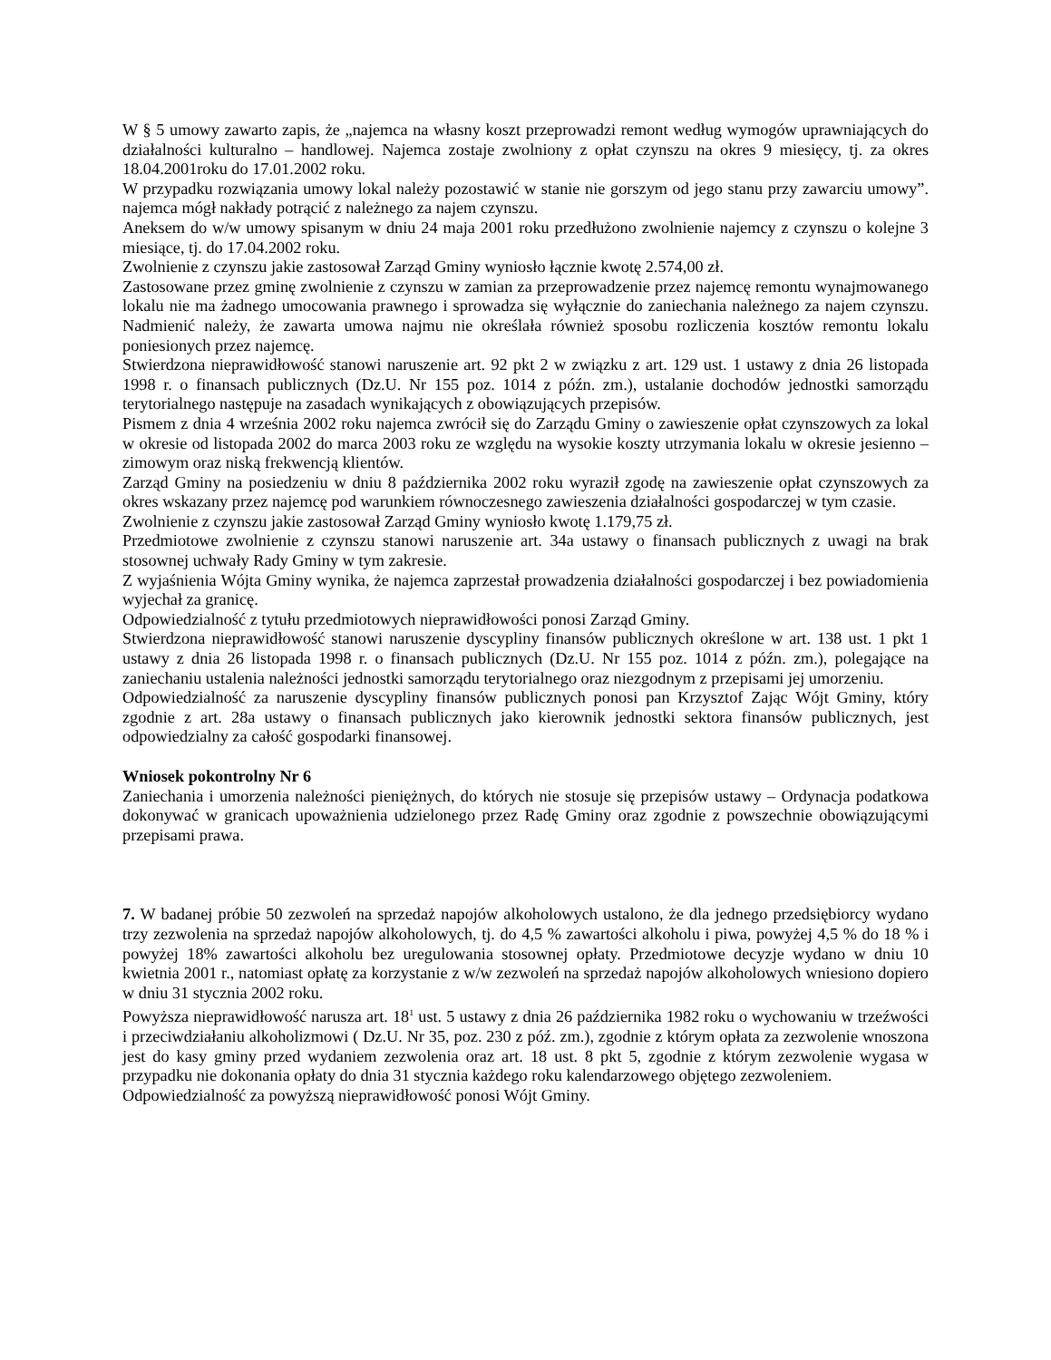W § 5 umowy zawarto zapis, że „najemca na własny koszt przeprowadzi remont według wymogów uprawniających do działalności kulturalno – handlowej. Najemca zostaje zwolniony z opłat czynszu na okres 9 miesięcy, tj. za okres 18.04.2001roku do 17.01.2002 roku.
W przypadku rozwiązania umowy lokal należy pozostawić w stanie nie gorszym od jego stanu przy zawarciu umowy”. najemca mógł nakłady potrącić z należnego za najem czynszu.
Aneksem do w/w umowy spisanym w dniu 24 maja 2001 roku przedłużono zwolnienie najemcy z czynszu o kolejne 3 miesiące, tj. do 17.04.2002 roku.
Zwolnienie z czynszu jakie zastosował Zarząd Gminy wyniosło łącznie kwotę 2.574,00 zł.
Zastosowane przez gminę zwolnienie z czynszu w zamian za przeprowadzenie przez najemcę remontu wynajmowanego lokalu nie ma żadnego umocowania prawnego i sprowadza się wyłącznie do zaniechania należnego za najem czynszu. Nadmienić należy, że zawarta umowa najmu nie określała również sposobu rozliczenia kosztów remontu lokalu poniesionych przez najemcę.
Stwierdzona nieprawidłowość stanowi naruszenie art. 92 pkt 2 w związku z art. 129 ust. 1 ustawy z dnia 26 listopada 1998 r. o finansach publicznych (Dz.U. Nr 155 poz. 1014 z późn. zm.), ustalanie dochodów jednostki samorządu terytorialnego następuje na zasadach wynikających z obowiązujących przepisów.
Pismem z dnia 4 września 2002 roku najemca zwrócił się do Zarządu Gminy o zawieszenie opłat czynszowych za lokal w okresie od listopada 2002 do marca 2003 roku ze względu na wysokie koszty utrzymania lokalu w okresie jesienno – zimowym oraz niską frekwencją klientów.
Zarząd Gminy na posiedzeniu w dniu 8 października 2002 roku wyraził zgodę na zawieszenie opłat czynszowych za okres wskazany przez najemcę pod warunkiem równoczesnego zawieszenia działalności gospodarczej w tym czasie.
Zwolnienie z czynszu jakie zastosował Zarząd Gminy wyniosło kwotę 1.179,75 zł.
Przedmiotowe zwolnienie z czynszu stanowi naruszenie art. 34a ustawy o finansach publicznych z uwagi na brak stosownej uchwały Rady Gminy w tym zakresie.
Z wyjaśnienia Wójta Gminy wynika, że najemca zaprzestał prowadzenia działalności gospodarczej i bez powiadomienia wyjechał za granicę.
Odpowiedzialność z tytułu przedmiotowych nieprawidłowości ponosi Zarząd Gminy.
Stwierdzona nieprawidłowość stanowi naruszenie dyscypliny finansów publicznych określone w art. 138 ust. 1 pkt 1 ustawy z dnia 26 listopada 1998 r. o finansach publicznych (Dz.U. Nr 155 poz. 1014 z późn. zm.), polegające na zaniechaniu ustalenia należności jednostki samorządu terytorialnego oraz niezgodnym z przepisami jej umorzeniu.
Odpowiedzialność za naruszenie dyscypliny finansów publicznych ponosi pan Krzysztof Zając Wójt Gminy, który zgodnie z art. 28a ustawy o finansach publicznych jako kierownik jednostki sektora finansów publicznych, jest odpowiedzialny za całość gospodarki finansowej.
Wniosek pokontrolny Nr 6
Zaniechania i umorzenia należności pieniężnych, do których nie stosuje się przepisów ustawy – Ordynacja podatkowa dokonywać w granicach upoważnienia udzielonego przez Radę Gminy oraz zgodnie z powszechnie obowiązującymi przepisami prawa.
7. W badanej próbie 50 zezwoleń na sprzedaż napojów alkoholowych ustalono, że dla jednego przedsiębiorcy wydano trzy zezwolenia na sprzedaż napojów alkoholowych, tj. do 4,5 % zawartości alkoholu i piwa, powyżej 4,5 % do 18 % i powyżej 18% zawartości alkoholu bez uregulowania stosownej opłaty. Przedmiotowe decyzje wydano w dniu 10 kwietnia 2001 r., natomiast opłatę za korzystanie z w/w zezwoleń na sprzedaż napojów alkoholowych wniesiono dopiero w dniu 31 stycznia 2002 roku.
Powyższa nieprawidłowość narusza art. 18<sup>1</sup> ust. 5 ustawy z dnia 26 października 1982 roku o wychowaniu w trzeźwości i przeciwdziałaniu alkoholizmowi ( Dz.U. Nr 35, poz. 230 z póź. zm.), zgodnie z którym opłata za zezwolenie wnoszona jest do kasy gminy przed wydaniem zezwolenia oraz art. 18 ust. 8 pkt 5, zgodnie z którym zezwolenie wygasa w przypadku nie dokonania opłaty do dnia 31 stycznia każdego roku kalendarzowego objętego zezwoleniem.
Odpowiedzialność za powyższą nieprawidłowość ponosi Wójt Gminy.